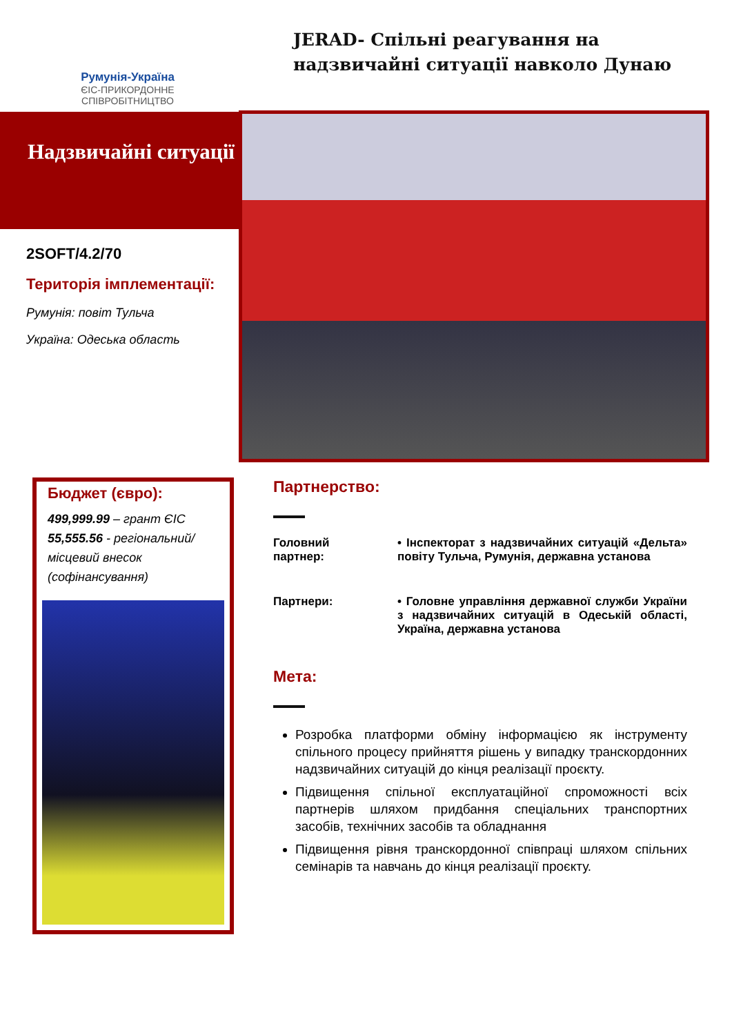Румунія-Україна
ЄІС-ПРИКОРДОННЕ СПІВРОБІТНИЦТВО
JERAD- Спільні реагування на надзвичайні ситуації навколо Дунаю
Надзвичайні ситуації
2SOFT/4.2/70
Територія імплементації:
Румунія: повіт Тульча
Україна: Одеська область
Бюджет (євро):
499,999.99 – грант ЄІС
55,555.56 - регіональний/ місцевий внесок (софінансування)
Партнерство:
Головний партнер:
• Інспекторат з надзвичайних ситуацій «Дельта» повіту Тульча, Румунія, державна установа
Партнери: • Головне управління державної служби України з надзвичайних ситуацій в Одеській області, Україна, державна установа
Мета:
Розробка платформи обміну інформацією як інструменту спільного процесу прийняття рішень у випадку транскордонних надзвичайних ситуацій до кінця реалізації проєкту.
Підвищення спільної експлуатаційної спроможності всіх партнерів шляхом придбання спеціальних транспортних засобів, технічних засобів та обладнання
Підвищення рівня транскордонної співпраці шляхом спільних семінарів та навчань до кінця реалізації проєкту.